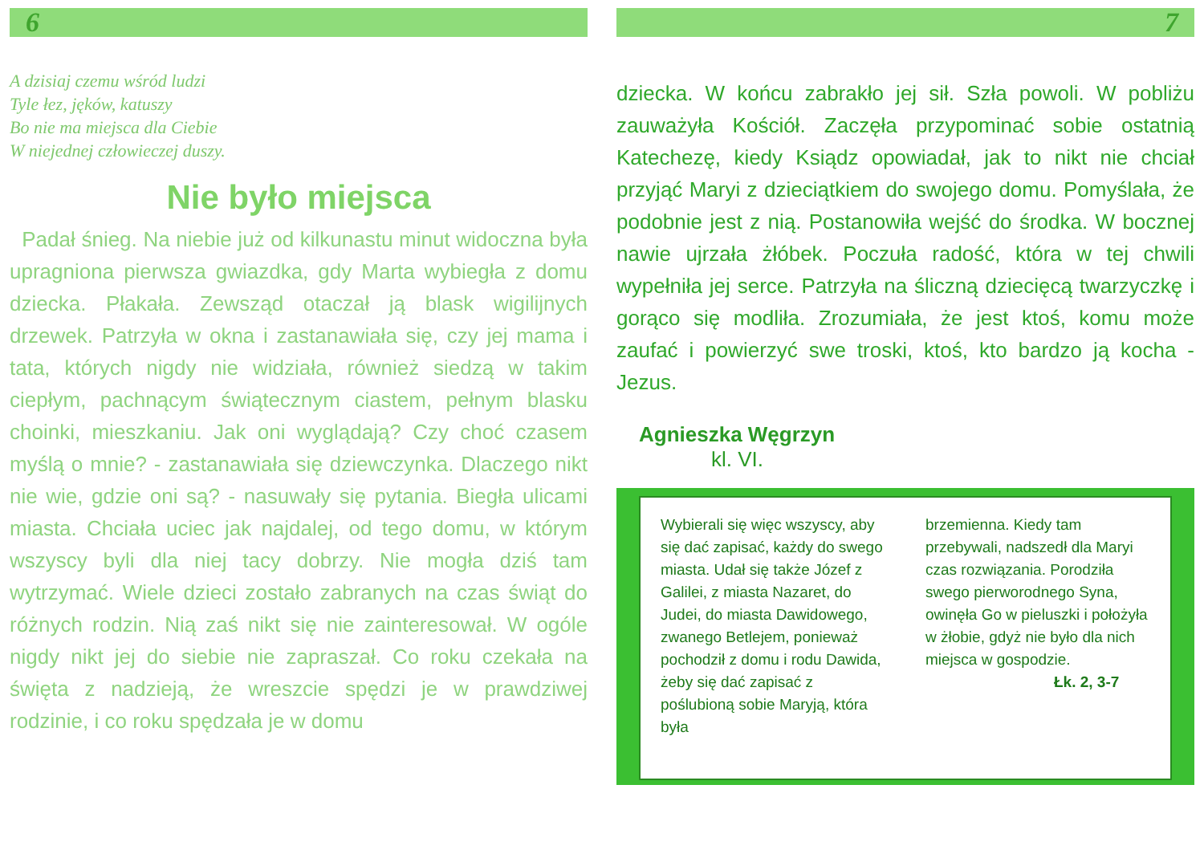6
A dzisiaj czemu wśród ludzi
Tyle łez, jęków, katuszy
Bo nie ma miejsca dla Ciebie
W niejednej człowieczej duszy.
Nie było miejsca
Padał śnieg. Na niebie już od kilkunastu minut widoczna była upragniona pierwsza gwiazdka, gdy Marta wybiegła z domu dziecka. Płakała. Zewsząd otaczał ją blask wigilijnych drzewek. Patrzyła w okna i zastanawiała się, czy jej mama i tata, których nigdy nie widziała, również siedzą w takim ciepłym, pachnącym świątecznym ciastem, pełnym blasku choinki, mieszkaniu. Jak oni wyglądają? Czy choć czasem myślą o mnie? - zastanawiała się dziewczynka. Dlaczego nikt nie wie, gdzie oni są? - nasuwały się pytania. Biegła ulicami miasta. Chciała uciec jak najdalej, od tego domu, w którym wszyscy byli dla niej tacy dobrzy. Nie mogła dziś tam wytrzymać. Wiele dzieci zostało zabranych na czas świąt do różnych rodzin. Nią zaś nikt się nie zainteresował. W ogóle nigdy nikt jej do siebie nie zapraszał. Co roku czekała na święta z nadzieją, że wreszcie spędzi je w prawdziwej rodzinie, i co roku spędzała je w domu
7
dziecka. W końcu zabrakło jej sił. Szła powoli. W pobliżu zauważyła Kościół. Zaczęła przypominać sobie ostatnią Katechezę, kiedy Ksiądz opowiadał, jak to nikt nie chciał przyjąć Maryi z dzieciątkiem do swojego domu. Pomyślała, że podobnie jest z nią. Postanowiła wejść do środka. W bocznej nawie ujrzała żłóbek. Poczuła radość, która w tej chwili wypełniła jej serce. Patrzyła na śliczną dziecięcą twarzyczkę i gorąco się modliła. Zrozumiała, że jest ktoś, komu może zaufać i powierzyć swe troski, ktoś, kto bardzo ją kocha - Jezus.
Agnieszka Węgrzyn
kl. VI.
Wybierali się więc wszyscy, aby się dać zapisać, każdy do swego miasta. Udał się także Józef z Galilei, z miasta Nazaret, do Judei, do miasta Dawidowego, zwanego Betlejem, ponieważ pochodził z domu i rodu Dawida, żeby się dać zapisać z poślubioną sobie Maryją, która była
brzemienna. Kiedy tam przebywali, nadszedł dla Maryi czas rozwiązania. Porodziła swego pierworodnego Syna, owinęła Go w pieluszki i położyła w żłobie, gdyż nie było dla nich miejsca w gospodzie.
Łk. 2, 3-7